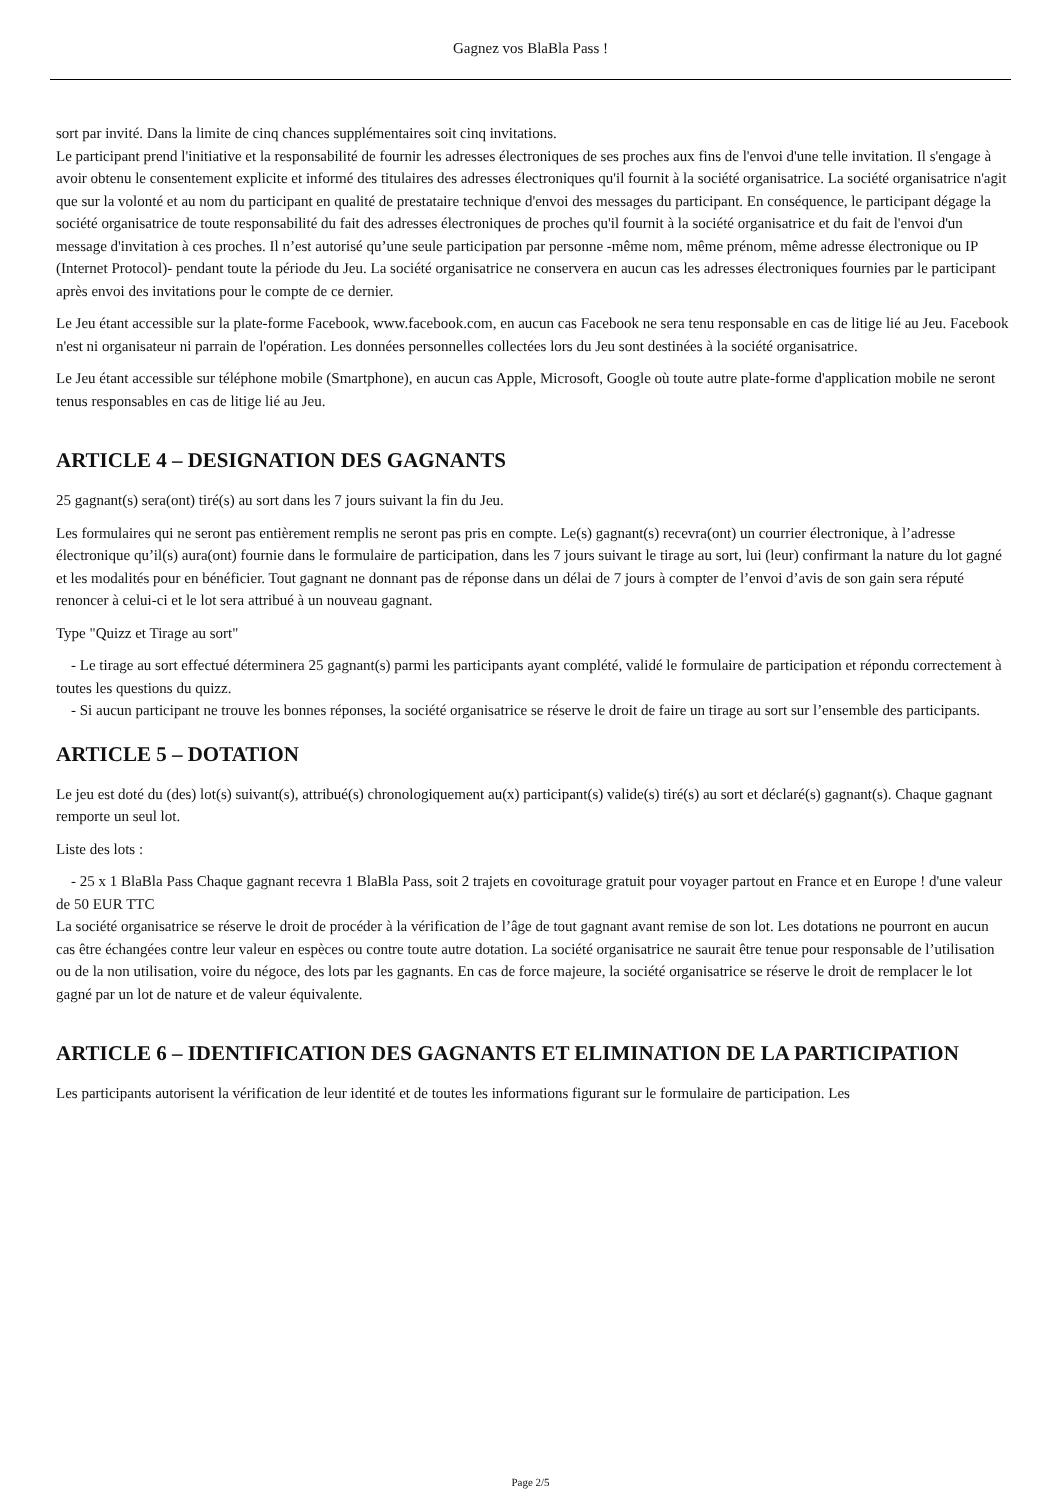Gagnez vos BlaBla Pass !
sort par invité. Dans la limite de cinq chances supplémentaires soit cinq invitations.
Le participant prend l'initiative et la responsabilité de fournir les adresses électroniques de ses proches aux fins de l'envoi d'une telle invitation. Il s'engage à avoir obtenu le consentement explicite et informé des titulaires des adresses électroniques qu'il fournit à la société organisatrice. La société organisatrice n'agit que sur la volonté et au nom du participant en qualité de prestataire technique d'envoi des messages du participant. En conséquence, le participant dégage la société organisatrice de toute responsabilité du fait des adresses électroniques de proches qu'il fournit à la société organisatrice et du fait de l'envoi d'un message d'invitation à ces proches. Il n’est autorisé qu’une seule participation par personne -même nom, même prénom, même adresse électronique ou IP (Internet Protocol)- pendant toute la période du Jeu. La société organisatrice ne conservera en aucun cas les adresses électroniques fournies par le participant après envoi des invitations pour le compte de ce dernier.
Le Jeu étant accessible sur la plate-forme Facebook, www.facebook.com, en aucun cas Facebook ne sera tenu responsable en cas de litige lié au Jeu. Facebook n'est ni organisateur ni parrain de l'opération. Les données personnelles collectées lors du Jeu sont destinées à la société organisatrice.
Le Jeu étant accessible sur téléphone mobile (Smartphone), en aucun cas Apple, Microsoft, Google où toute autre plate-forme d'application mobile ne seront tenus responsables en cas de litige lié au Jeu.
ARTICLE 4 – DESIGNATION DES GAGNANTS
25 gagnant(s) sera(ont) tiré(s) au sort dans les 7 jours suivant la fin du Jeu.
Les formulaires qui ne seront pas entièrement remplis ne seront pas pris en compte. Le(s) gagnant(s) recevra(ont) un courrier électronique, à l’adresse électronique qu’il(s) aura(ont) fournie dans le formulaire de participation, dans les 7 jours suivant le tirage au sort, lui (leur) confirmant la nature du lot gagné et les modalités pour en bénéficier. Tout gagnant ne donnant pas de réponse dans un délai de 7 jours à compter de l’envoi d’avis de son gain sera réputé renoncer à celui-ci et le lot sera attribué à un nouveau gagnant.
Type "Quizz et Tirage au sort"
- Le tirage au sort effectué déterminera 25 gagnant(s) parmi les participants ayant complété, validé le formulaire de participation et répondu correctement à toutes les questions du quizz.
- Si aucun participant ne trouve les bonnes réponses, la société organisatrice se réserve le droit de faire un tirage au sort sur l’ensemble des participants.
ARTICLE 5 – DOTATION
Le jeu est doté du (des) lot(s) suivant(s), attribué(s) chronologiquement au(x) participant(s) valide(s) tiré(s) au sort et déclaré(s) gagnant(s). Chaque gagnant remporte un seul lot.
Liste des lots :
- 25 x 1 BlaBla Pass Chaque gagnant recevra 1 BlaBla Pass, soit 2 trajets en covoiturage gratuit pour voyager partout en France et en Europe ! d'une valeur de 50 EUR TTC
La société organisatrice se réserve le droit de procéder à la vérification de l’âge de tout gagnant avant remise de son lot. Les dotations ne pourront en aucun cas être échangées contre leur valeur en espèces ou contre toute autre dotation. La société organisatrice ne saurait être tenue pour responsable de l’utilisation ou de la non utilisation, voire du négoce, des lots par les gagnants. En cas de force majeure, la société organisatrice se réserve le droit de remplacer le lot gagné par un lot de nature et de valeur équivalente.
ARTICLE 6 – IDENTIFICATION DES GAGNANTS ET ELIMINATION DE LA PARTICIPATION
Les participants autorisent la vérification de leur identité et de toutes les informations figurant sur le formulaire de participation. Les
Page 2/5